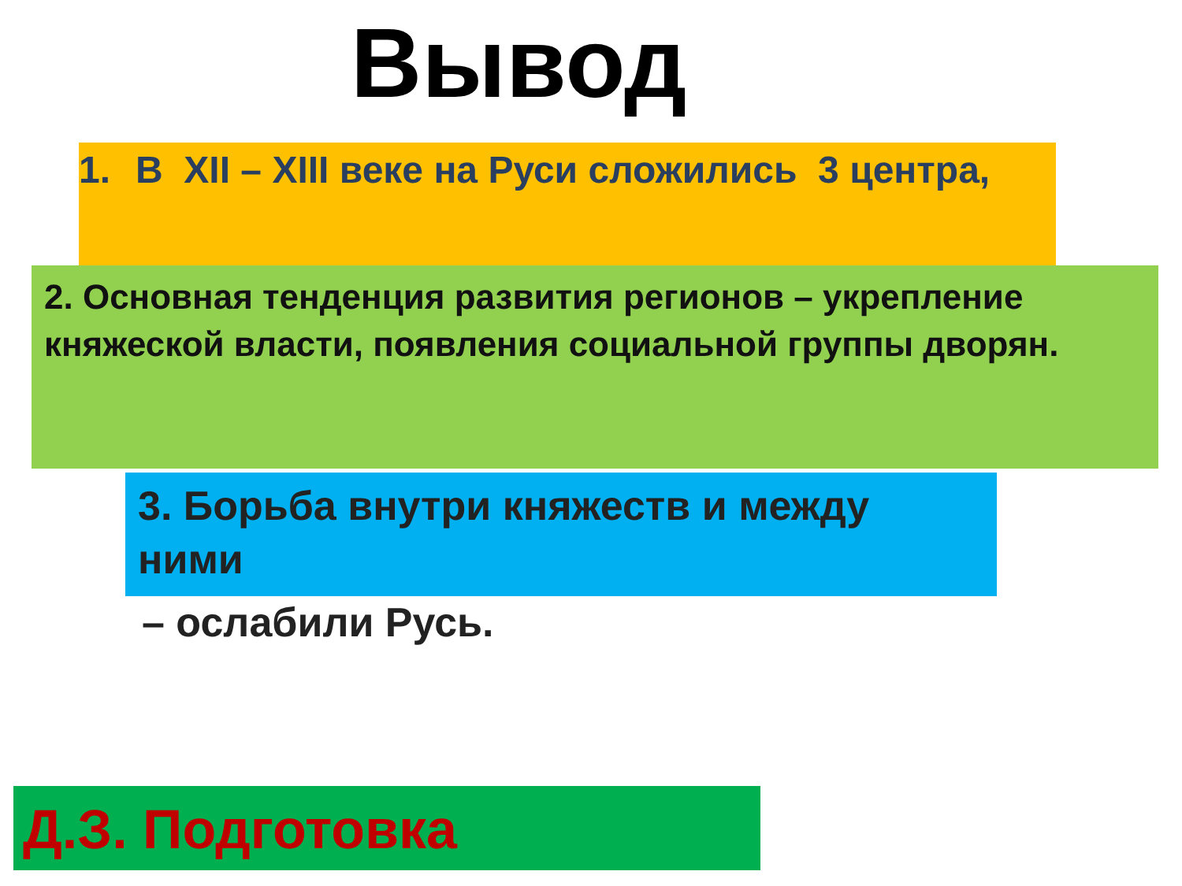Вывод
1. В XII – XIII веке на Руси сложились 3 центра,
2. Основная тенденция развития регионов – укрепление княжеской власти, появления социальной группы дворян.
3. Борьба внутри княжеств и между ними
– ослабили Русь.
Д.З. Подготовка